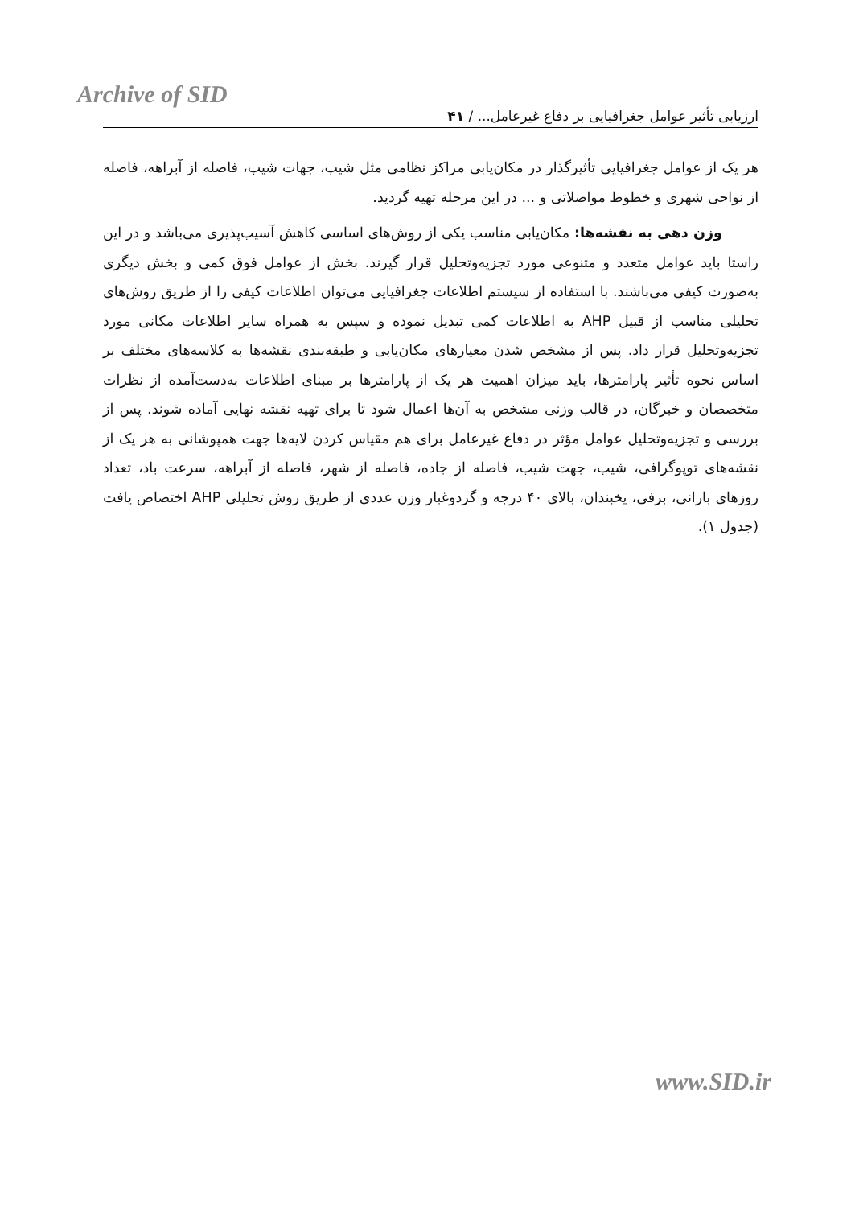Archive of SID
ارزیابی تأثیر عوامل جغرافیایی بر دفاع غیرعامل... / ۴۱
هر یک از عوامل جغرافیایی تأثیرگذار در مکان‌یابی مراکز نظامی مثل شیب، جهات شیب، فاصله از آبراهه، فاصله از نواحی شهری و خطوط مواصلاتی و ... در این مرحله تهیه گردید.
وزن دهی به نقشه‌ها: مکان‌یابی مناسب یکی از روش‌های اساسی کاهش آسیب‌پذیری می‌باشد و در این راستا باید عوامل متعدد و متنوعی مورد تجزیه‌وتحلیل قرار گیرند. بخش از عوامل فوق کمی و بخش دیگری به‌صورت کیفی می‌باشند. با استفاده از سیستم اطلاعات جغرافیایی می‌توان اطلاعات کیفی را از طریق روش‌های تحلیلی مناسب از قبیل AHP به اطلاعات کمی تبدیل نموده و سپس به همراه سایر اطلاعات مکانی مورد تجزیه‌وتحلیل قرار داد. پس از مشخص شدن معیارهای مکان‌یابی و طبقه‌بندی نقشه‌ها به کلاسه‌های مختلف بر اساس نحوه تأثیر پارامترها، باید میزان اهمیت هر یک از پارامترها بر مبنای اطلاعات به‌دست‌آمده از نظرات متخصصان و خبرگان، در قالب وزنی مشخص به آن‌ها اعمال شود تا برای تهیه نقشه نهایی آماده شوند. پس از بررسی و تجزیه‌وتحلیل عوامل مؤثر در دفاع غیرعامل برای هم مقیاس کردن لایه‌ها جهت همپوشانی به هر یک از نقشه‌های توپوگرافی، شیب، جهت شیب، فاصله از جاده، فاصله از شهر، فاصله از آبراهه، سرعت باد، تعداد روزهای بارانی، برفی، یخبندان، بالای ۴۰ درجه و گردوغبار وزن عددی از طریق روش تحلیلی AHP اختصاص یافت (جدول ۱).
www.SID.ir